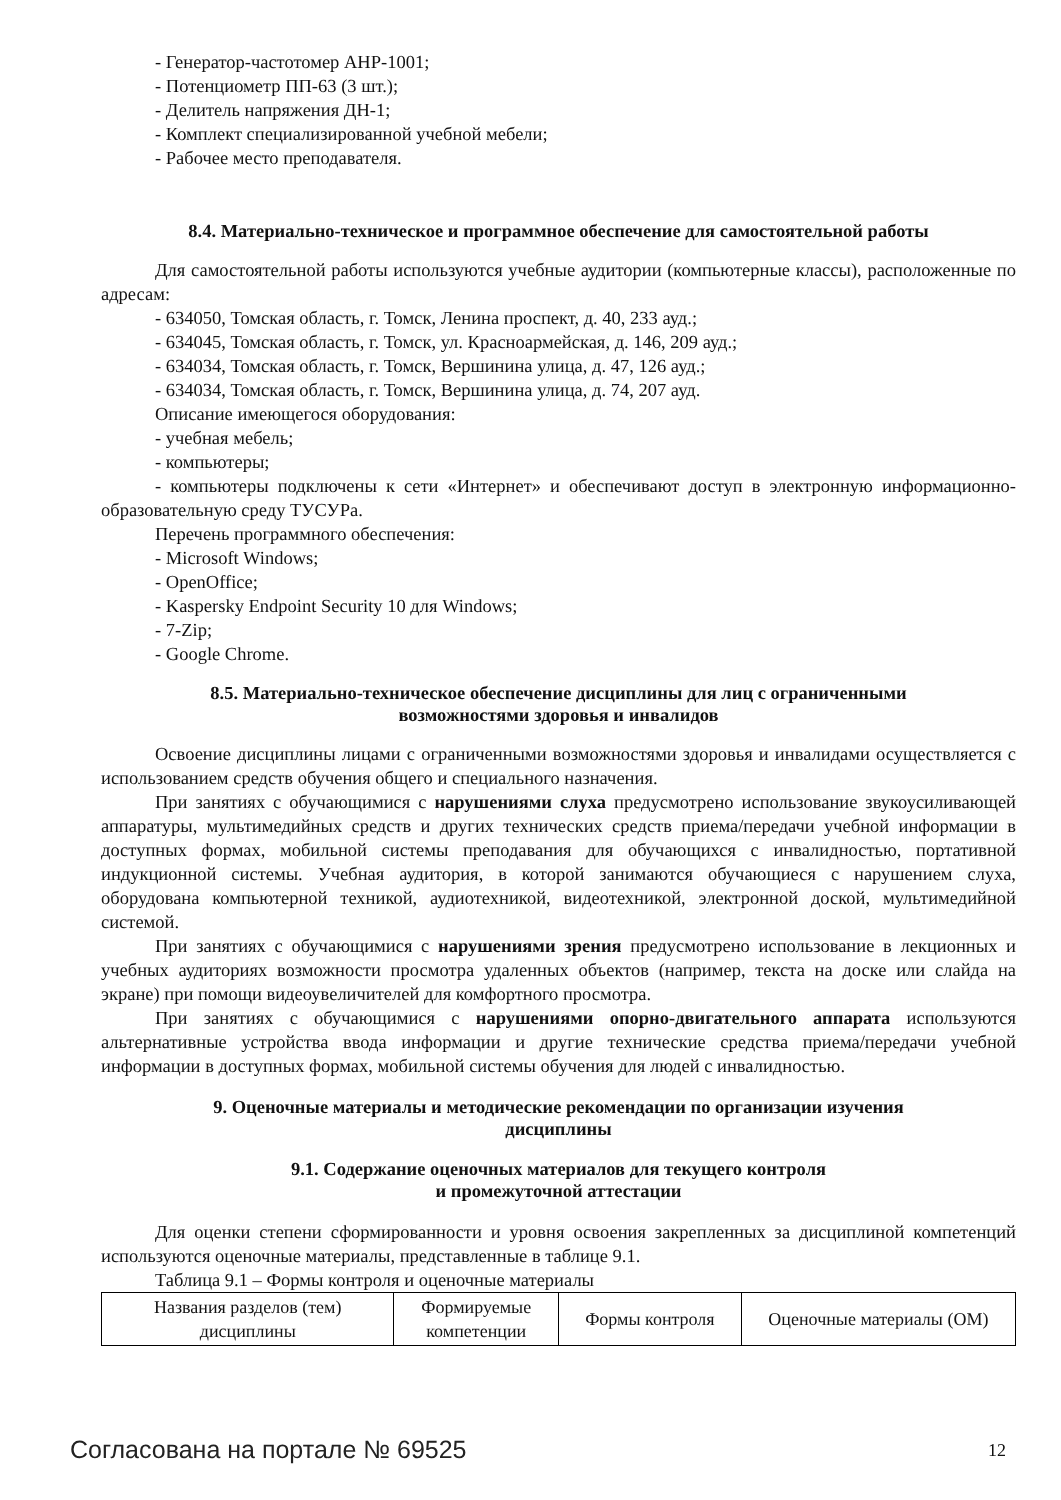- Генератор-частотомер АНР-1001;
- Потенциометр ПП-63 (3 шт.);
- Делитель напряжения ДН-1;
- Комплект специализированной учебной мебели;
- Рабочее место преподавателя.
8.4. Материально-техническое и программное обеспечение для самостоятельной работы
Для самостоятельной работы используются учебные аудитории (компьютерные классы), расположенные по адресам:
- 634050, Томская область, г. Томск, Ленина проспект, д. 40, 233 ауд.;
- 634045, Томская область, г. Томск, ул. Красноармейская, д. 146, 209 ауд.;
- 634034, Томская область, г. Томск, Вершинина улица, д. 47, 126 ауд.;
- 634034, Томская область, г. Томск, Вершинина улица, д. 74, 207 ауд.
Описание имеющегося оборудования:
- учебная мебель;
- компьютеры;
- компьютеры подключены к сети «Интернет» и обеспечивают доступ в электронную информационно-образовательную среду ТУСУРа.
Перечень программного обеспечения:
- Microsoft Windows;
- OpenOffice;
- Kaspersky Endpoint Security 10 для Windows;
- 7-Zip;
- Google Chrome.
8.5. Материально-техническое обеспечение дисциплины для лиц с ограниченными
возможностями здоровья и инвалидов
Освоение дисциплины лицами с ограниченными возможностями здоровья и инвалидами осуществляется с использованием средств обучения общего и специального назначения.
При занятиях с обучающимися с нарушениями слуха предусмотрено использование звукоусиливающей аппаратуры, мультимедийных средств и других технических средств приема/передачи учебной информации в доступных формах, мобильной системы преподавания для обучающихся с инвалидностью, портативной индукционной системы. Учебная аудитория, в которой занимаются обучающиеся с нарушением слуха, оборудована компьютерной техникой, аудиотехникой, видеотехникой, электронной доской, мультимедийной системой.
При занятиях с обучающимися с нарушениями зрения предусмотрено использование в лекционных и учебных аудиториях возможности просмотра удаленных объектов (например, текста на доске или слайда на экране) при помощи видеоувеличителей для комфортного просмотра.
При занятиях с обучающимися с нарушениями опорно-двигательного аппарата используются альтернативные устройства ввода информации и другие технические средства приема/передачи учебной информации в доступных формах, мобильной системы обучения для людей с инвалидностью.
9. Оценочные материалы и методические рекомендации по организации изучения
дисциплины
9.1. Содержание оценочных материалов для текущего контроля
и промежуточной аттестации
Для оценки степени сформированности и уровня освоения закрепленных за дисциплиной компетенций используются оценочные материалы, представленные в таблице 9.1.
Таблица 9.1 – Формы контроля и оценочные материалы
| Названия разделов (тем) дисциплины | Формируемые компетенции | Формы контроля | Оценочные материалы (ОМ) |
| --- | --- | --- | --- |
Согласована на портале № 69525 12